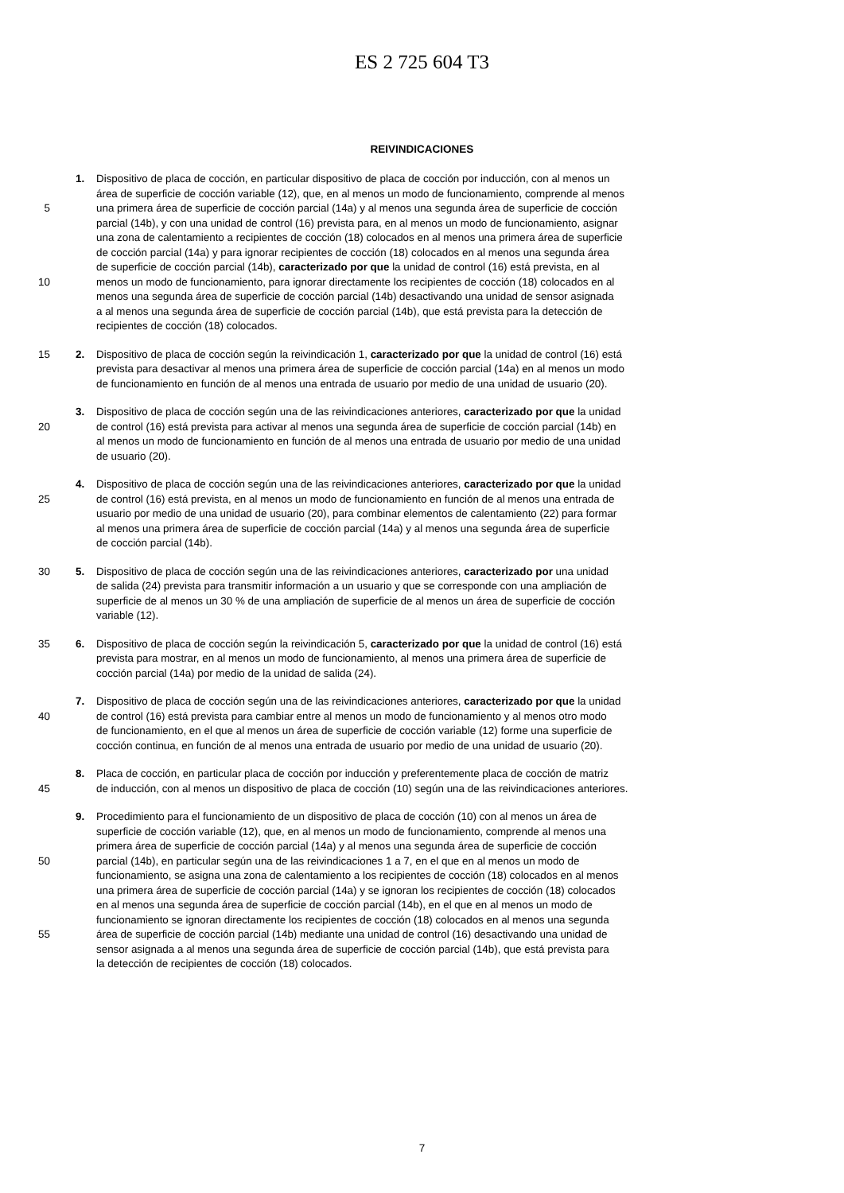ES 2 725 604 T3
REIVINDICACIONES
1. Dispositivo de placa de cocción, en particular dispositivo de placa de cocción por inducción, con al menos un
área de superficie de cocción variable (12), que, en al menos un modo de funcionamiento, comprende al menos
5 una primera área de superficie de cocción parcial (14a) y al menos una segunda área de superficie de cocción
parcial (14b), y con una unidad de control (16) prevista para, en al menos un modo de funcionamiento, asignar
una zona de calentamiento a recipientes de cocción (18) colocados en al menos una primera área de superficie
de cocción parcial (14a) y para ignorar recipientes de cocción (18) colocados en al menos una segunda área
de superficie de cocción parcial (14b), caracterizado por que la unidad de control (16) está prevista, en al
10 menos un modo de funcionamiento, para ignorar directamente los recipientes de cocción (18) colocados en al
menos una segunda área de superficie de cocción parcial (14b) desactivando una unidad de sensor asignada
a al menos una segunda área de superficie de cocción parcial (14b), que está prevista para la detección de
recipientes de cocción (18) colocados.
15 2. Dispositivo de placa de cocción según la reivindicación 1, caracterizado por que la unidad de control (16) está
prevista para desactivar al menos una primera área de superficie de cocción parcial (14a) en al menos un modo
de funcionamiento en función de al menos una entrada de usuario por medio de una unidad de usuario (20).
3. Dispositivo de placa de cocción según una de las reivindicaciones anteriores, caracterizado por que la unidad
20 de control (16) está prevista para activar al menos una segunda área de superficie de cocción parcial (14b) en
al menos un modo de funcionamiento en función de al menos una entrada de usuario por medio de una unidad
de usuario (20).
4. Dispositivo de placa de cocción según una de las reivindicaciones anteriores, caracterizado por que la unidad
25 de control (16) está prevista, en al menos un modo de funcionamiento en función de al menos una entrada de
usuario por medio de una unidad de usuario (20), para combinar elementos de calentamiento (22) para formar
al menos una primera área de superficie de cocción parcial (14a) y al menos una segunda área de superficie
de cocción parcial (14b).
30 5. Dispositivo de placa de cocción según una de las reivindicaciones anteriores, caracterizado por una unidad
de salida (24) prevista para transmitir información a un usuario y que se corresponde con una ampliación de
superficie de al menos un 30 % de una ampliación de superficie de al menos un área de superficie de cocción
variable (12).
35 6. Dispositivo de placa de cocción según la reivindicación 5, caracterizado por que la unidad de control (16) está
prevista para mostrar, en al menos un modo de funcionamiento, al menos una primera área de superficie de
cocción parcial (14a) por medio de la unidad de salida (24).
7. Dispositivo de placa de cocción según una de las reivindicaciones anteriores, caracterizado por que la unidad
40 de control (16) está prevista para cambiar entre al menos un modo de funcionamiento y al menos otro modo
de funcionamiento, en el que al menos un área de superficie de cocción variable (12) forme una superficie de
cocción continua, en función de al menos una entrada de usuario por medio de una unidad de usuario (20).
8. Placa de cocción, en particular placa de cocción por inducción y preferentemente placa de cocción de matriz
45 de inducción, con al menos un dispositivo de placa de cocción (10) según una de las reivindicaciones anteriores.
9. Procedimiento para el funcionamiento de un dispositivo de placa de cocción (10) con al menos un área de
superficie de cocción variable (12), que, en al menos un modo de funcionamiento, comprende al menos una
primera área de superficie de cocción parcial (14a) y al menos una segunda área de superficie de cocción
50 parcial (14b), en particular según una de las reivindicaciones 1 a 7, en el que en al menos un modo de
funcionamiento, se asigna una zona de calentamiento a los recipientes de cocción (18) colocados en al menos
una primera área de superficie de cocción parcial (14a) y se ignoran los recipientes de cocción (18) colocados
en al menos una segunda área de superficie de cocción parcial (14b), en el que en al menos un modo de
funcionamiento se ignoran directamente los recipientes de cocción (18) colocados en al menos una segunda
55 área de superficie de cocción parcial (14b) mediante una unidad de control (16) desactivando una unidad de
sensor asignada a al menos una segunda área de superficie de cocción parcial (14b), que está prevista para
la detección de recipientes de cocción (18) colocados.
7